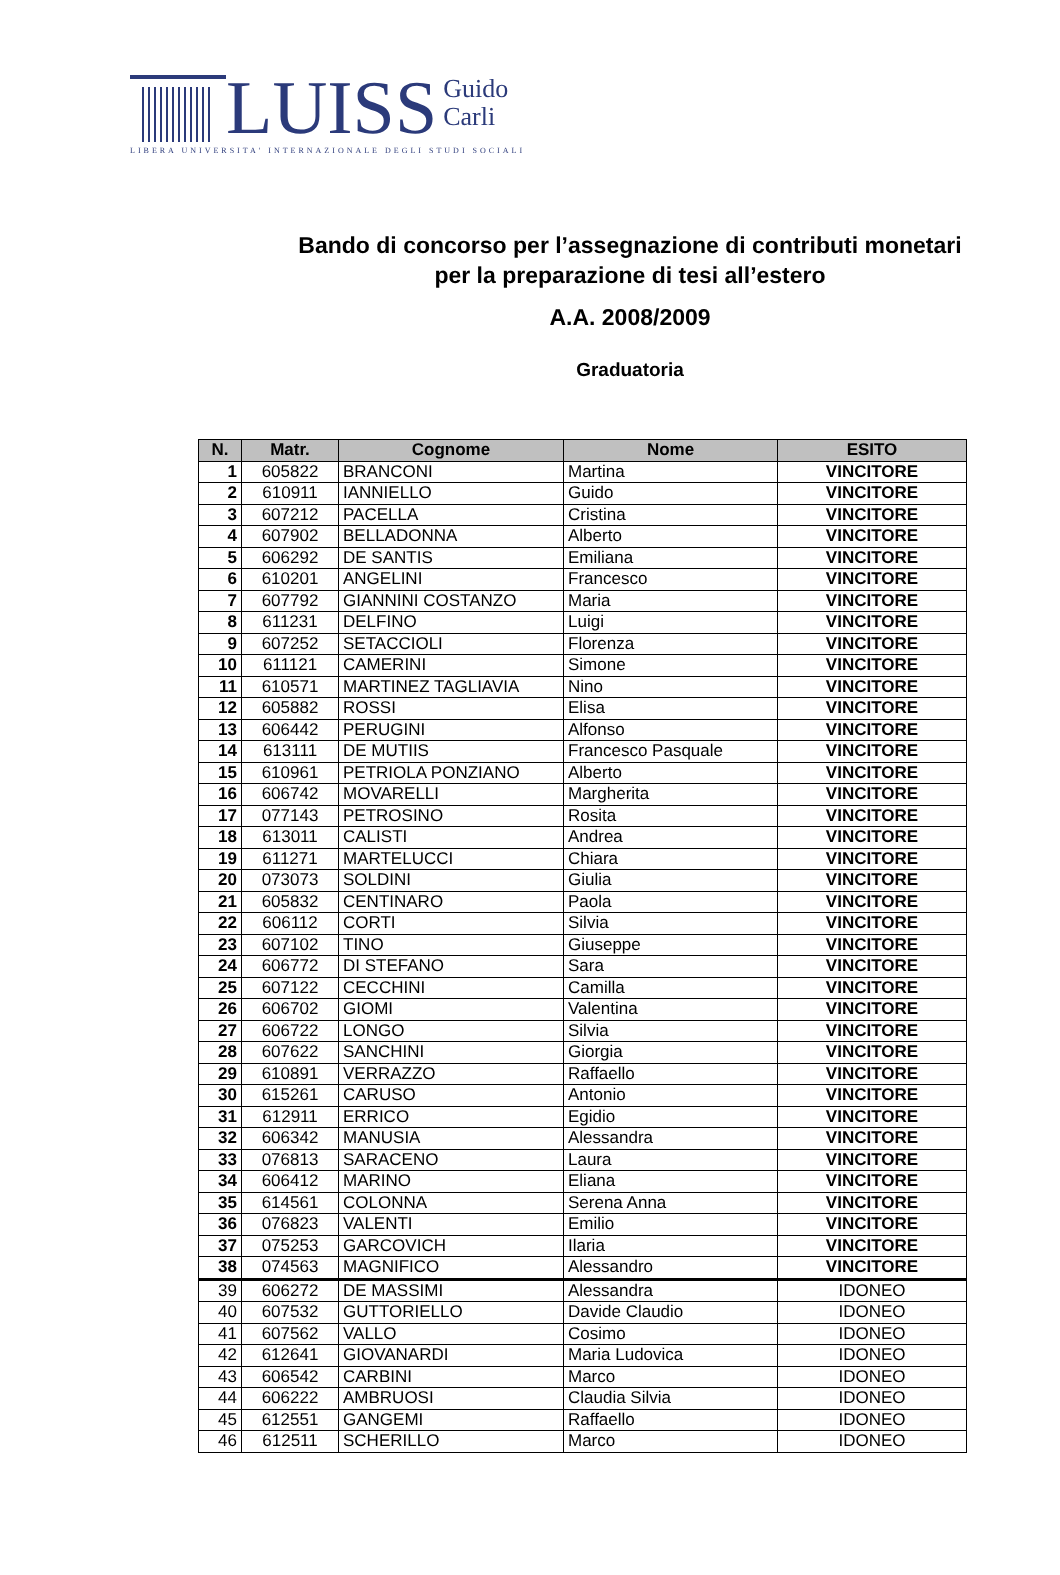LUISS Guido
Carli
LIBERA UNIVERSITA' INTERNAZIONALE DEGLI STUDI SOCIALI
Bando di concorso per l’assegnazione di contributi monetari
per la preparazione di tesi all’estero
A.A. 2008/2009
Graduatoria
| N. | Matr. | Cognome | Nome | ESITO |
| --- | --- | --- | --- | --- |
| 1 | 605822 | BRANCONI | Martina | VINCITORE |
| 2 | 610911 | IANNIELLO | Guido | VINCITORE |
| 3 | 607212 | PACELLA | Cristina | VINCITORE |
| 4 | 607902 | BELLADONNA | Alberto | VINCITORE |
| 5 | 606292 | DE SANTIS | Emiliana | VINCITORE |
| 6 | 610201 | ANGELINI | Francesco | VINCITORE |
| 7 | 607792 | GIANNINI COSTANZO | Maria | VINCITORE |
| 8 | 611231 | DELFINO | Luigi | VINCITORE |
| 9 | 607252 | SETACCIOLI | Florenza | VINCITORE |
| 10 | 611121 | CAMERINI | Simone | VINCITORE |
| 11 | 610571 | MARTINEZ TAGLIAVIA | Nino | VINCITORE |
| 12 | 605882 | ROSSI | Elisa | VINCITORE |
| 13 | 606442 | PERUGINI | Alfonso | VINCITORE |
| 14 | 613111 | DE MUTIIS | Francesco Pasquale | VINCITORE |
| 15 | 610961 | PETRIOLA PONZIANO | Alberto | VINCITORE |
| 16 | 606742 | MOVARELLI | Margherita | VINCITORE |
| 17 | 077143 | PETROSINO | Rosita | VINCITORE |
| 18 | 613011 | CALISTI | Andrea | VINCITORE |
| 19 | 611271 | MARTELUCCI | Chiara | VINCITORE |
| 20 | 073073 | SOLDINI | Giulia | VINCITORE |
| 21 | 605832 | CENTINARO | Paola | VINCITORE |
| 22 | 606112 | CORTI | Silvia | VINCITORE |
| 23 | 607102 | TINO | Giuseppe | VINCITORE |
| 24 | 606772 | DI STEFANO | Sara | VINCITORE |
| 25 | 607122 | CECCHINI | Camilla | VINCITORE |
| 26 | 606702 | GIOMI | Valentina | VINCITORE |
| 27 | 606722 | LONGO | Silvia | VINCITORE |
| 28 | 607622 | SANCHINI | Giorgia | VINCITORE |
| 29 | 610891 | VERRAZZO | Raffaello | VINCITORE |
| 30 | 615261 | CARUSO | Antonio | VINCITORE |
| 31 | 612911 | ERRICO | Egidio | VINCITORE |
| 32 | 606342 | MANUSIA | Alessandra | VINCITORE |
| 33 | 076813 | SARACENO | Laura | VINCITORE |
| 34 | 606412 | MARINO | Eliana | VINCITORE |
| 35 | 614561 | COLONNA | Serena Anna | VINCITORE |
| 36 | 076823 | VALENTI | Emilio | VINCITORE |
| 37 | 075253 | GARCOVICH | Ilaria | VINCITORE |
| 38 | 074563 | MAGNIFICO | Alessandro | VINCITORE |
| 39 | 606272 | DE MASSIMI | Alessandra | IDONEO |
| 40 | 607532 | GUTTORIELLO | Davide Claudio | IDONEO |
| 41 | 607562 | VALLO | Cosimo | IDONEO |
| 42 | 612641 | GIOVANARDI | Maria Ludovica | IDONEO |
| 43 | 606542 | CARBINI | Marco | IDONEO |
| 44 | 606222 | AMBRUOSI | Claudia Silvia | IDONEO |
| 45 | 612551 | GANGEMI | Raffaello | IDONEO |
| 46 | 612511 | SCHERILLO | Marco | IDONEO |